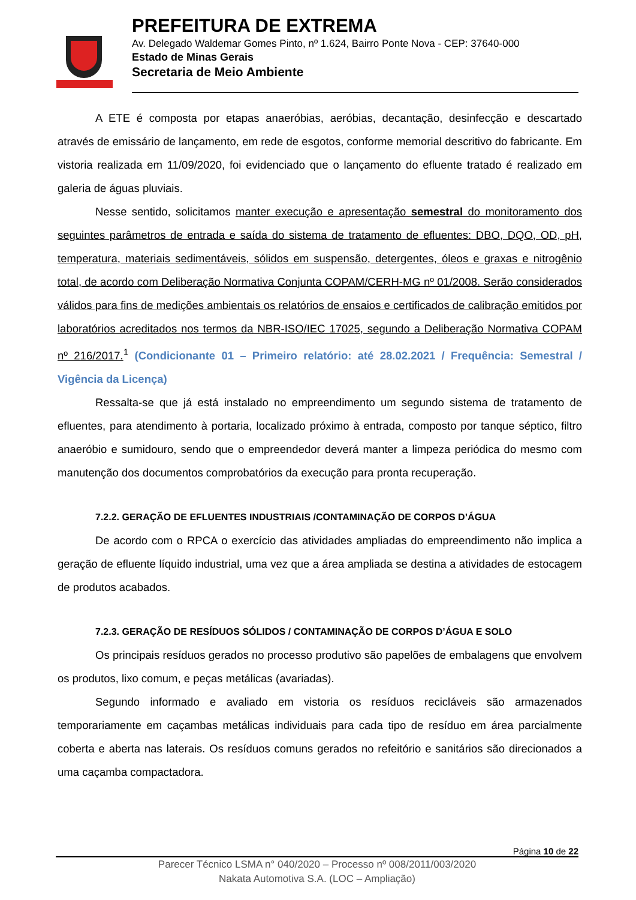PREFEITURA DE EXTREMA
Av. Delegado Waldemar Gomes Pinto, nº 1.624, Bairro Ponte Nova - CEP: 37640-000
Estado de Minas Gerais
Secretaria de Meio Ambiente
A ETE é composta por etapas anaeróbias, aeróbias, decantação, desinfecção e descartado através de emissário de lançamento, em rede de esgotos, conforme memorial descritivo do fabricante. Em vistoria realizada em 11/09/2020, foi evidenciado que o lançamento do efluente tratado é realizado em galeria de águas pluviais.
Nesse sentido, solicitamos manter execução e apresentação semestral do monitoramento dos seguintes parâmetros de entrada e saída do sistema de tratamento de efluentes: DBO, DQO, OD, pH, temperatura, materiais sedimentáveis, sólidos em suspensão, detergentes, óleos e graxas e nitrogênio total, de acordo com Deliberação Normativa Conjunta COPAM/CERH-MG nº 01/2008. Serão considerados válidos para fins de medições ambientais os relatórios de ensaios e certificados de calibração emitidos por laboratórios acreditados nos termos da NBR-ISO/IEC 17025, segundo a Deliberação Normativa COPAM nº 216/2017.<sup>1</sup> (Condicionante 01 – Primeiro relatório: até 28.02.2021 / Frequência: Semestral / Vigência da Licença)
Ressalta-se que já está instalado no empreendimento um segundo sistema de tratamento de efluentes, para atendimento à portaria, localizado próximo à entrada, composto por tanque séptico, filtro anaeróbio e sumidouro, sendo que o empreendedor deverá manter a limpeza periódica do mesmo com manutenção dos documentos comprobatórios da execução para pronta recuperação.
7.2.2. GERAÇÃO DE EFLUENTES INDUSTRIAIS /CONTAMINAÇÃO DE CORPOS D’ÁGUA
De acordo com o RPCA o exercício das atividades ampliadas do empreendimento não implica a geração de efluente líquido industrial, uma vez que a área ampliada se destina a atividades de estocagem de produtos acabados.
7.2.3. GERAÇÃO DE RESÍDUOS SÓLIDOS / CONTAMINAÇÃO DE CORPOS D’ÁGUA E SOLO
Os principais resíduos gerados no processo produtivo são papelões de embalagens que envolvem os produtos, lixo comum, e peças metálicas (avariadas).
Segundo informado e avaliado em vistoria os resíduos recicláveis são armazenados temporariamente em caçambas metálicas individuais para cada tipo de resíduo em área parcialmente coberta e aberta nas laterais. Os resíduos comuns gerados no refeitório e sanitários são direcionados a uma caçamba compactadora.
Página 10 de 22
Parecer Técnico LSMA n° 040/2020 – Processo nº 008/2011/003/2020
Nakata Automotiva S.A. (LOC – Ampliação)